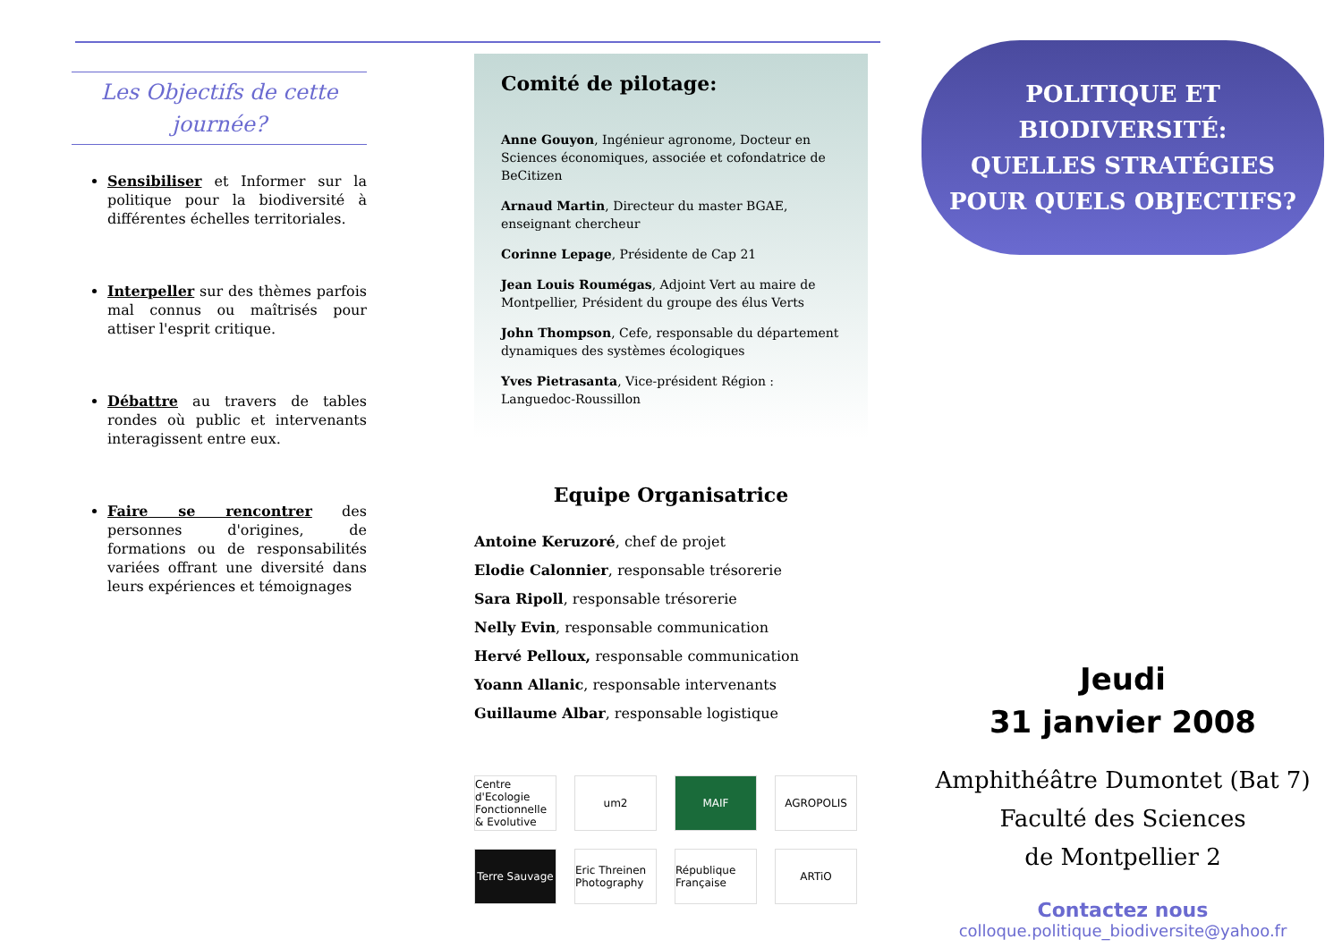Les Objectifs de cette journée?
Sensibiliser et Informer sur la politique pour la biodiversité à différentes échelles territoriales.
Interpeller sur des thèmes parfois mal connus ou maîtrisés pour attiser l'esprit critique.
Débattre au travers de tables rondes où public et intervenants interagissent entre eux.
Faire se rencontrer des personnes d'origines, de formations ou de responsabilités variées offrant une diversité dans leurs expériences et témoignages
Comité de pilotage:
Anne Gouyon, Ingénieur agronome, Docteur en Sciences économiques, associée et cofondatrice de BeCitizen
Arnaud Martin, Directeur du master BGAE, enseignant chercheur
Corinne Lepage, Présidente de Cap 21
Jean Louis Roumégas, Adjoint Vert au maire de Montpellier, Président du groupe des élus Verts
John Thompson, Cefe, responsable du département dynamiques des systèmes écologiques
Yves Pietrasanta, Vice-président Région : Languedoc-Roussillon
Equipe Organisatrice
Antoine Keruzoré, chef de projet
Elodie Calonnier, responsable trésorerie
Sara Ripoll, responsable trésorerie
Nelly Evin, responsable communication
Hervé Pelloux, responsable communication
Yoann Allanic, responsable intervenants
Guillaume Albar, responsable logistique
Centre d'Ecologie Fonctionnelle & Evolutive um2 MAIF AGROPOLIS Terre Sauvage Eric Threinen Photography République Française ARTiO
POLITIQUE ET BIODIVERSITÉ:
QUELLES STRATÉGIES
POUR QUELS OBJECTIFS?
Jeudi
31 janvier 2008
Amphithéâtre Dumontet (Bat 7)
Faculté des Sciences
de Montpellier 2
Contactez nous
colloque.politique_biodiversite@yahoo.fr